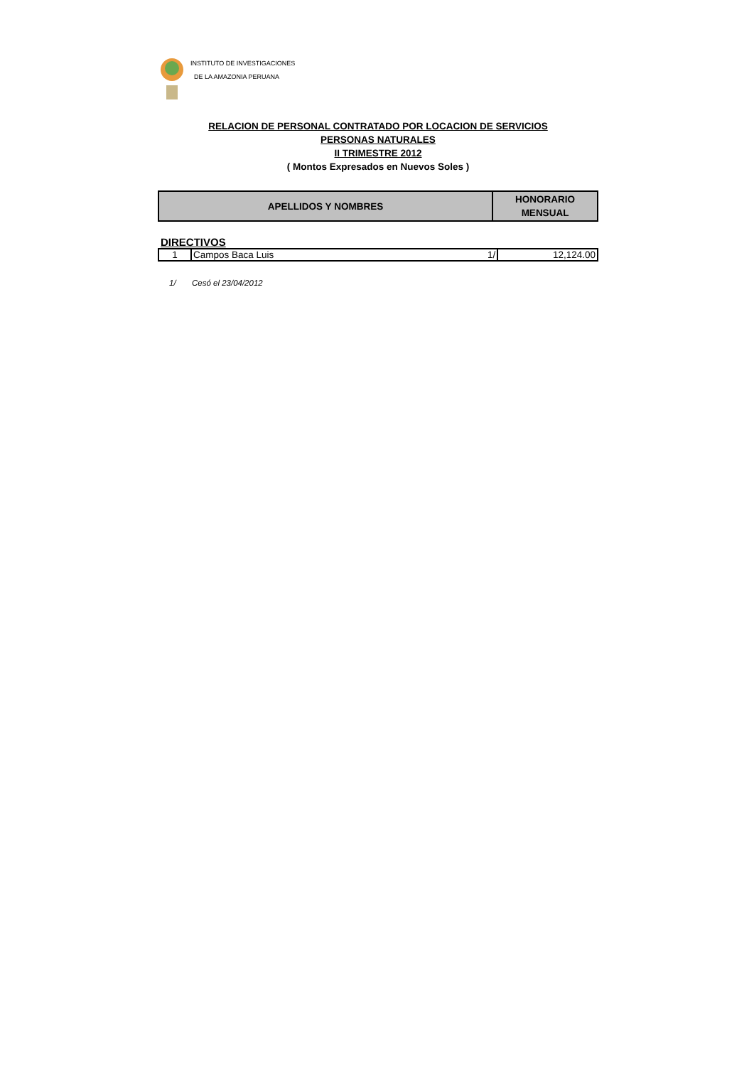INSTITUTO DE INVESTIGACIONES
DE LA AMAZONIA PERUANA
RELACION DE PERSONAL CONTRATADO POR LOCACION DE SERVICIOS
PERSONAS NATURALES
II TRIMESTRE 2012
( Montos Expresados en Nuevos Soles )
| APELLIDOS Y NOMBRES | HONORARIO MENSUAL |
DIRECTIVOS
| 1 | Campos Baca Luis | 1/ | 12,124.00 |
1/ Cesó el 23/04/2012